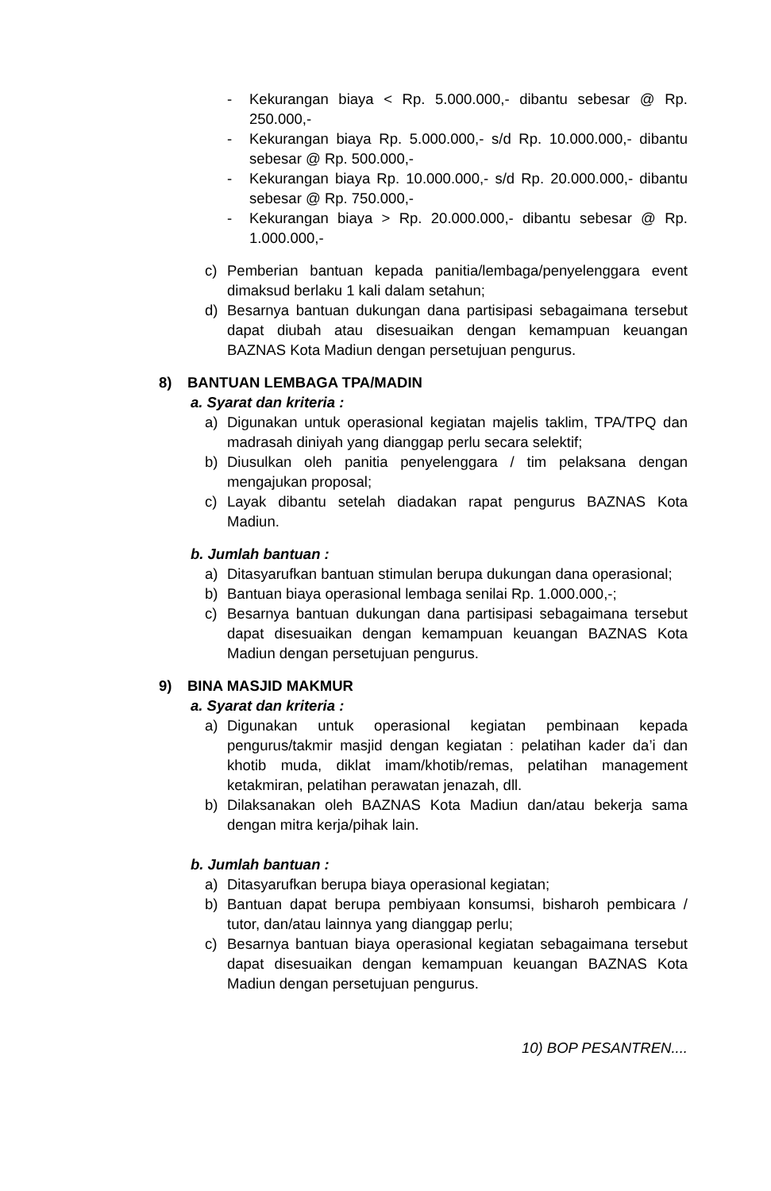- Kekurangan biaya < Rp. 5.000.000,- dibantu sebesar @ Rp. 250.000,-
- Kekurangan biaya Rp. 5.000.000,- s/d Rp. 10.000.000,- dibantu sebesar @ Rp. 500.000,-
- Kekurangan biaya Rp. 10.000.000,- s/d Rp. 20.000.000,- dibantu sebesar @ Rp. 750.000,-
- Kekurangan biaya > Rp. 20.000.000,- dibantu sebesar @ Rp. 1.000.000,-
c) Pemberian bantuan kepada panitia/lembaga/penyelenggara event dimaksud berlaku 1 kali dalam setahun;
d) Besarnya bantuan dukungan dana partisipasi sebagaimana tersebut dapat diubah atau disesuaikan dengan kemampuan keuangan BAZNAS Kota Madiun dengan persetujuan pengurus.
8) BANTUAN LEMBAGA TPA/MADIN
a. Syarat dan kriteria :
a) Digunakan untuk operasional kegiatan majelis taklim, TPA/TPQ dan madrasah diniyah yang dianggap perlu secara selektif;
b) Diusulkan oleh panitia penyelenggara / tim pelaksana dengan mengajukan proposal;
c) Layak dibantu setelah diadakan rapat pengurus BAZNAS Kota Madiun.
b. Jumlah bantuan :
a) Ditasyarufkan bantuan stimulan berupa dukungan dana operasional;
b) Bantuan biaya operasional lembaga senilai Rp. 1.000.000,-;
c) Besarnya bantuan dukungan dana partisipasi sebagaimana tersebut dapat disesuaikan dengan kemampuan keuangan BAZNAS Kota Madiun dengan persetujuan pengurus.
9) BINA MASJID MAKMUR
a. Syarat dan kriteria :
a) Digunakan untuk operasional kegiatan pembinaan kepada pengurus/takmir masjid dengan kegiatan : pelatihan kader da’i dan khotib muda, diklat imam/khotib/remas, pelatihan management ketakmiran, pelatihan perawatan jenazah, dll.
b) Dilaksanakan oleh BAZNAS Kota Madiun dan/atau bekerja sama dengan mitra kerja/pihak lain.
b. Jumlah bantuan :
a) Ditasyarufkan berupa biaya operasional kegiatan;
b) Bantuan dapat berupa pembiyaan konsumsi, bisharoh pembicara / tutor, dan/atau lainnya yang dianggap perlu;
c) Besarnya bantuan biaya operasional kegiatan sebagaimana tersebut dapat disesuaikan dengan kemampuan keuangan BAZNAS Kota Madiun dengan persetujuan pengurus.
10) BOP PESANTREN....